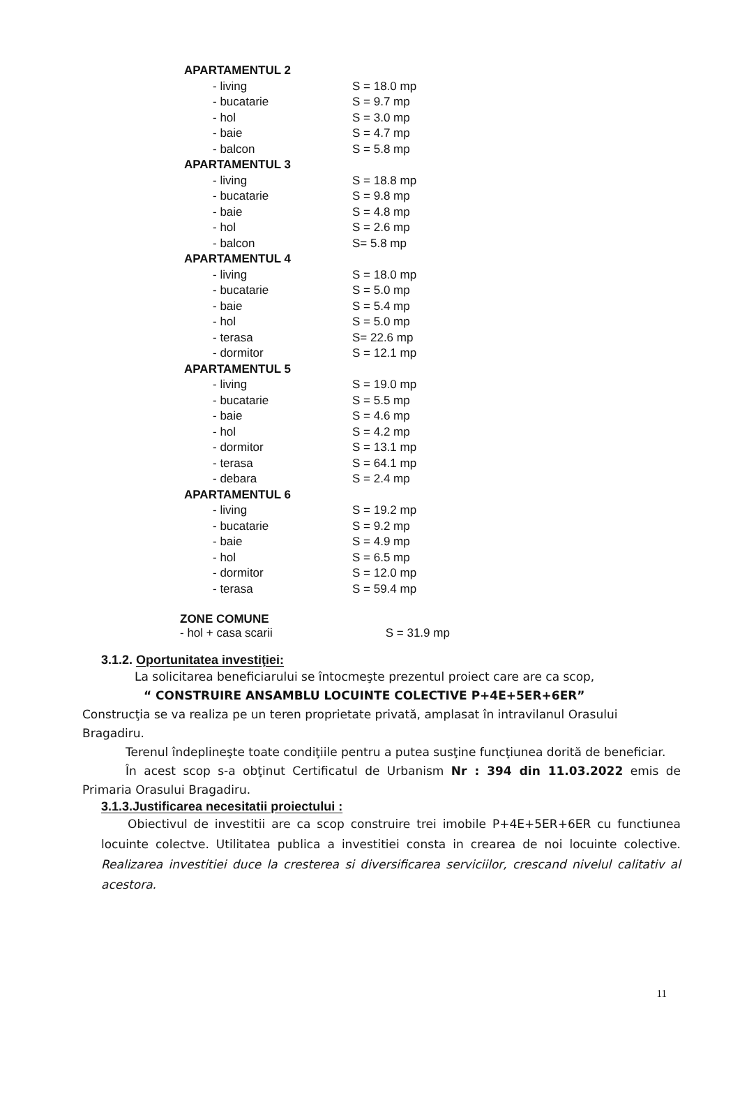| APARTAMENTUL 2 | |
| - living | S = 18.0 mp |
| - bucatarie | S = 9.7 mp |
| - hol | S = 3.0 mp |
| - baie | S = 4.7 mp |
| - balcon | S = 5.8 mp |
| APARTAMENTUL 3 | |
| - living | S = 18.8 mp |
| - bucatarie | S = 9.8 mp |
| - baie | S = 4.8 mp |
| - hol | S = 2.6 mp |
| - balcon | S= 5.8 mp |
| APARTAMENTUL 4 | |
| - living | S = 18.0 mp |
| - bucatarie | S = 5.0 mp |
| - baie | S = 5.4 mp |
| - hol | S = 5.0 mp |
| - terasa | S= 22.6 mp |
| - dormitor | S = 12.1 mp |
| APARTAMENTUL 5 | |
| - living | S = 19.0 mp |
| - bucatarie | S = 5.5 mp |
| - baie | S = 4.6 mp |
| - hol | S = 4.2 mp |
| - dormitor | S = 13.1 mp |
| - terasa | S = 64.1 mp |
| - debara | S = 2.4 mp |
| APARTAMENTUL 6 | |
| - living | S = 19.2 mp |
| - bucatarie | S = 9.2 mp |
| - baie | S = 4.9 mp |
| - hol | S = 6.5 mp |
| - dormitor | S = 12.0 mp |
| - terasa | S = 59.4 mp |
ZONE COMUNE
- hol + casa scarii S = 31.9 mp
3.1.2. Oportunitatea investiţiei:
La solicitarea beneficiarului se întocmeşte prezentul proiect care are ca scop,
“ CONSTRUIRE ANSAMBLU LOCUINTE COLECTIVE P+4E+5ER+6ER”
Construcţia se va realiza pe un teren proprietate privată, amplasat în intravilanul Orasului Bragadiru.
Terenul îndeplineşte toate condiţiile pentru a putea susţine funcţiunea dorită de beneficiar.
În acest scop s-a obţinut Certificatul de Urbanism Nr : 394 din 11.03.2022 emis de Primaria Orasului Bragadiru.
3.1.3.Justificarea necesitatii proiectului :
Obiectivul de investitii are ca scop construire trei imobile P+4E+5ER+6ER cu functiunea locuinte colectve. Utilitatea publica a investitiei consta in crearea de noi locuinte colective. Realizarea investitiei duce la cresterea si diversificarea serviciilor, crescand nivelul calitativ al acestora.
11